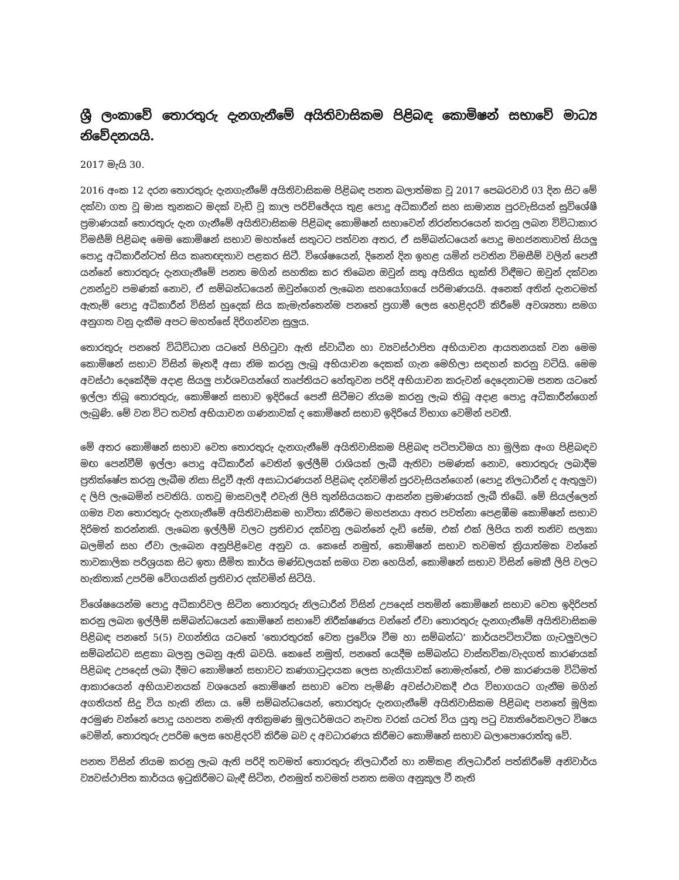ශ්‍රී ලංකාවේ තොරතුරු දැනගැනීමේ අයිතිවාසිකම පිළිබඳ කොමිෂන් සභාවේ මාධ්‍ය නිවේදනයයි.
2017 මැයි 30.
2016 අංක 12 දරන තොරතුරු දැනගැනීමේ අයිතිවාසිකම පිළිබඳ පනත බලාත්මක වූ 2017 පෙබරවාරි 03 දින සිට මේ දක්වා ගත වූ මාස තුනකට මදක් වැඩි වූ කාල පරිච්ඡේදය තුළ පොදු අධිකාරීන් සහ සාමාන්‍ය පුරවැසියන් සුවිශේෂී ප්‍රමාණයක් තොරතුරු දැන ගැනීමේ අයිතිවාසිකම පිළිබඳ කොමිෂන් සභාවෙන් නිරන්තරයෙන් කරනු ලබන විවිධාකාර විමසීම් පිළිබඳ මෙම කොමිෂන් සභාව මහත්සේ සතුටට පත්වන අතර, ඒ සම්බන්ධයෙන් පොදු මහජනතාවත් සියලු පොදු අධිකාරීන්ටත් සිය කෘතඥතාව පළකර සිටී. විශේෂයෙන්, දිනෙන් දින ඉහළ යමින් පවතින විමසීම් වලින් පෙනී යන්නේ තොරතුරු දැනගැනීමේ පනත මගින් සහතික කර තිබෙන ඔවුන් සතු අයිතිය භුක්ති විඳීමට ඔවුන් දක්වන උනන්දුව පමණක් නොව, ඒ සම්බන්ධයෙන් ඔවුන්ගෙන් ලැබෙන සහයෝගයේ පරිමාණයයි. අනෙක් අතින් දැනටමත් ඇතැම් පොදු අධිකාරීන් විසින් හුදෙක් සිය කැමැත්තෙන්ම පනතේ ප්‍රගාමී ලෙස හෙළිදරව් කිරීමේ අවශ්‍යතා සමග අනුගත වනු දැකීම අපට මහත්සේ දිරිගන්වන සුලුය.
තොරතුරු පනතේ විධිවිධාන යටතේ පිහිටුවා ඇති ස්වාධීන හා ව්‍යවස්ථාපිත අභියාචන ආයතනයක් වන මෙම කොමිෂන් සභාව විසින් මෑතදී අසා නිම කරනු ලැබූ අභියාචන දෙකක් ගැන මෙහිලා සඳහන් කරනු වටියි. මෙම අවස්ථා දෙකේදීම අදාළ සියලු පාර්ශවයන්ගේ තෘප්තියට හේතුවන පරිදි අභියාචන කරුවන් දෙදෙනාටම පනත යටතේ ඉල්ලා තිබූ තොරතුරු, කොමිෂන් සභාව ඉදිරියේ පෙනී සිටීමට නියම කරනු ලැබ තිබූ අදාළ පොදු අධිකාරීන්ගෙන් ලැබුණි. මේ වන විට තවත් අභියාචන ගණනාවක් ද කොමිෂන් සභාව ඉදිරියේ විභාග වෙමින් පවතී.
මේ අතර කොමිෂන් සභාව වෙත තොරතුරු දැනගැනීමේ අයිතිවාසිකම පිළිබඳ පටිපාටිමය හා මූලික අංග පිළිබඳව මඟ පෙන්වීම් ඉල්ලා පොදු අධිකාරීන් වෙතින් ඉල්ලීම් රාශියක් ලැබී ඇතිවා පමණක් නොව, තොරතුරු ලබාදීම ප්‍රතික්ෂේප කරනු ලැබීම නිසා සිදුවී ඇති අසාධාරණයන් පිළිබඳ දන්වමින් පුරවැසියන්ගෙන් (පොදු නිලධාරීන් ද ඇතුලුව) ද ලිපි ලැබෙමින් පවතියි. ගතවූ මාසවලදී එවැනි ලිපි තුන්සියයකට ආසන්න ප්‍රමාණයක් ලැබී තිබේ. මේ සියල්ලෙන් ගම්‍ය වන තොරතුරු දැනගැනීමේ අයිතිවාසිකම භාවිතා කිරීමට මහජනයා අතර පවත්නා පෙළඹීම කොමිෂන් සභාව දිරිමත් කරන්නකි. ලැබෙන ඉල්ලීම් වලට ප්‍රතිචාර දක්වනු ලබන්නේ දැඩි සේම, එක් එක් ලිපිය තනි තනිව සලකා බලමින් සහ ඒවා ලැබෙන අනුපිළිවෙළ අනුව ය. කෙසේ නමුත්, කොමිෂන් සභාව තවමත් ක්‍රියාත්මක වන්නේ තාවකාලික පරිශ්‍රයක සිට ඉතා සීමිත කාර්ය මණ්ඩලයක් සමග වන හෙයින්, කොමිෂන් සභාව විසින් මෙකී ලිපි වලට හැකිතාක් උපරිම වේගයකින් ප්‍රතිචාර දක්වමින් සිටියි.
විශේෂයෙන්ම පොදු අධිකාරිවල සිටින තොරතුරු නිලධාරීන් විසින් උපදෙස් පතමින් කොමිෂන් සභාව වෙත ඉදිරිපත් කරනු ලබන ඉල්ලීම් සම්බන්ධයෙන් කොමිෂන් සභාවේ නිරීක්ෂණය වන්නේ ඒවා තොරතුරු දැනගැනීමේ අයිතිවාසිකම පිළිබඳ පනතේ 5(5) වගන්තිය යටතේ ‘තොරතුරක් වෙත ප්‍රවේශ වීම හා සම්බන්ධ’ කාර්යපටිපාටික ගැටලුවලට සම්බන්ධව සළකා බලනු ලබනු ඇති බවයි. කෙසේ නමුත්, පනතේ යෙදීම සම්බන්ධ වාස්තවික/වැදගත් කාරණයක් පිළිබඳ උපදෙස් ලබා දීමට කොමිෂන් සභාවට කණගාටුදායක ලෙස හැකියාවක් නොමැත්තේ, එම කාරණයම විධිමත් ආකාරයෙන් අභියාචනයක් වශයෙන් කොමිෂන් සභාව වෙත පැමිණි අවස්ථාවකදී එය විභාගයට ගැනීම මගින් අගතියත් සිදු විය හැකි නිසා ය. මේ සම්බන්ධයෙන්, තොරතුරු දැනගැනීමේ අයිතිවාසිකම පිළිබඳ පනතේ මූලික අරමුණ වන්නේ පොදු යහපත නමැති අතික්‍රමණ මූලධර්මයට නැවත වරක් යටත් විය යුතු පටු ව්‍යාතිරේකවලට විෂය වෙමින්, තොරතුරු උපරිම ලෙස හෙළිදරව් කිරීම බව ද අවධාරණය කිරීමට කොමිෂන් සභාව බලාපොරොත්තු වේ.
පනත විසින් නියම කරනු ලැබ ඇති පරිදි තවමත් තොරතුරු නිලධාරීන් හා නම්කළ නිලධාරීන් පත්කිරීමේ අනිවාර්ය ව්‍යවස්ථාපිත කාර්යය ඉටුකිරීමට බැඳී සිටින, එනමුත් තවමත් පනත සමග අනුකූල වී නැති